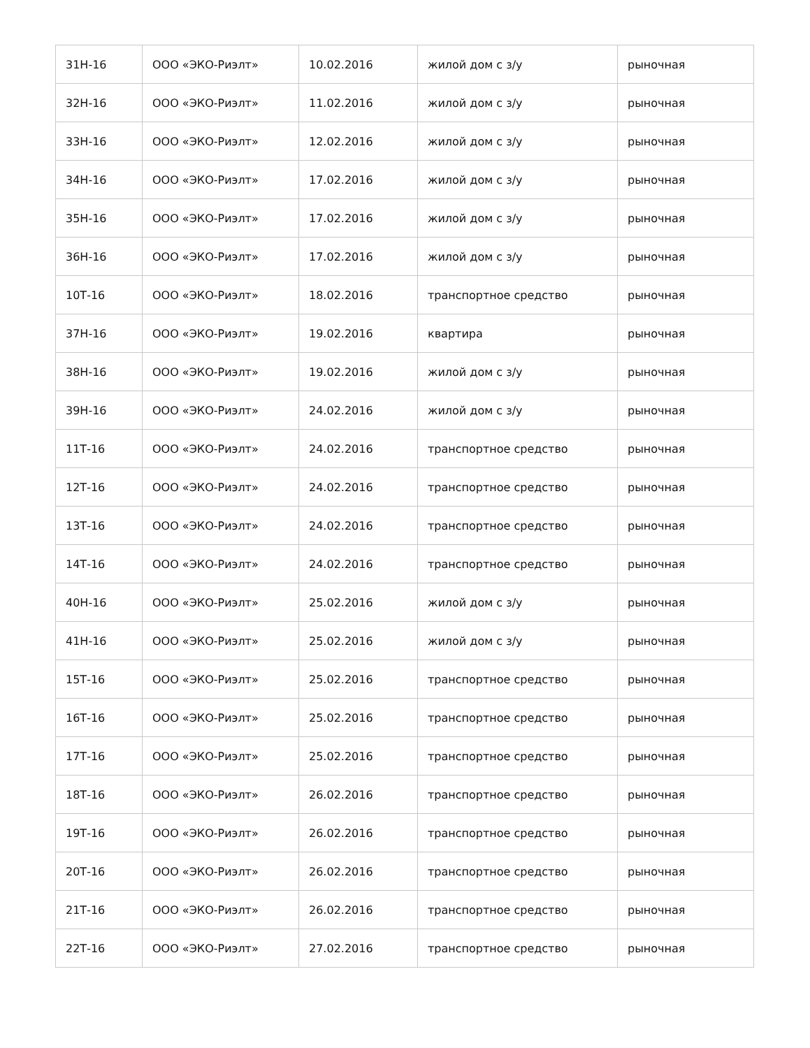| 31Н-16 | ООО «ЭКО-Риэлт» | 10.02.2016 | жилой дом с з/у | рыночная |
| 32Н-16 | ООО «ЭКО-Риэлт» | 11.02.2016 | жилой дом с з/у | рыночная |
| 33Н-16 | ООО «ЭКО-Риэлт» | 12.02.2016 | жилой дом с з/у | рыночная |
| 34Н-16 | ООО «ЭКО-Риэлт» | 17.02.2016 | жилой дом с з/у | рыночная |
| 35Н-16 | ООО «ЭКО-Риэлт» | 17.02.2016 | жилой дом с з/у | рыночная |
| 36Н-16 | ООО «ЭКО-Риэлт» | 17.02.2016 | жилой дом с з/у | рыночная |
| 10Т-16 | ООО «ЭКО-Риэлт» | 18.02.2016 | транспортное средство | рыночная |
| 37Н-16 | ООО «ЭКО-Риэлт» | 19.02.2016 | квартира | рыночная |
| 38Н-16 | ООО «ЭКО-Риэлт» | 19.02.2016 | жилой дом с з/у | рыночная |
| 39Н-16 | ООО «ЭКО-Риэлт» | 24.02.2016 | жилой дом с з/у | рыночная |
| 11Т-16 | ООО «ЭКО-Риэлт» | 24.02.2016 | транспортное средство | рыночная |
| 12Т-16 | ООО «ЭКО-Риэлт» | 24.02.2016 | транспортное средство | рыночная |
| 13Т-16 | ООО «ЭКО-Риэлт» | 24.02.2016 | транспортное средство | рыночная |
| 14Т-16 | ООО «ЭКО-Риэлт» | 24.02.2016 | транспортное средство | рыночная |
| 40Н-16 | ООО «ЭКО-Риэлт» | 25.02.2016 | жилой дом с з/у | рыночная |
| 41Н-16 | ООО «ЭКО-Риэлт» | 25.02.2016 | жилой дом с з/у | рыночная |
| 15Т-16 | ООО «ЭКО-Риэлт» | 25.02.2016 | транспортное средство | рыночная |
| 16Т-16 | ООО «ЭКО-Риэлт» | 25.02.2016 | транспортное средство | рыночная |
| 17Т-16 | ООО «ЭКО-Риэлт» | 25.02.2016 | транспортное средство | рыночная |
| 18Т-16 | ООО «ЭКО-Риэлт» | 26.02.2016 | транспортное средство | рыночная |
| 19Т-16 | ООО «ЭКО-Риэлт» | 26.02.2016 | транспортное средство | рыночная |
| 20Т-16 | ООО «ЭКО-Риэлт» | 26.02.2016 | транспортное средство | рыночная |
| 21Т-16 | ООО «ЭКО-Риэлт» | 26.02.2016 | транспортное средство | рыночная |
| 22Т-16 | ООО «ЭКО-Риэлт» | 27.02.2016 | транспортное средство | рыночная |